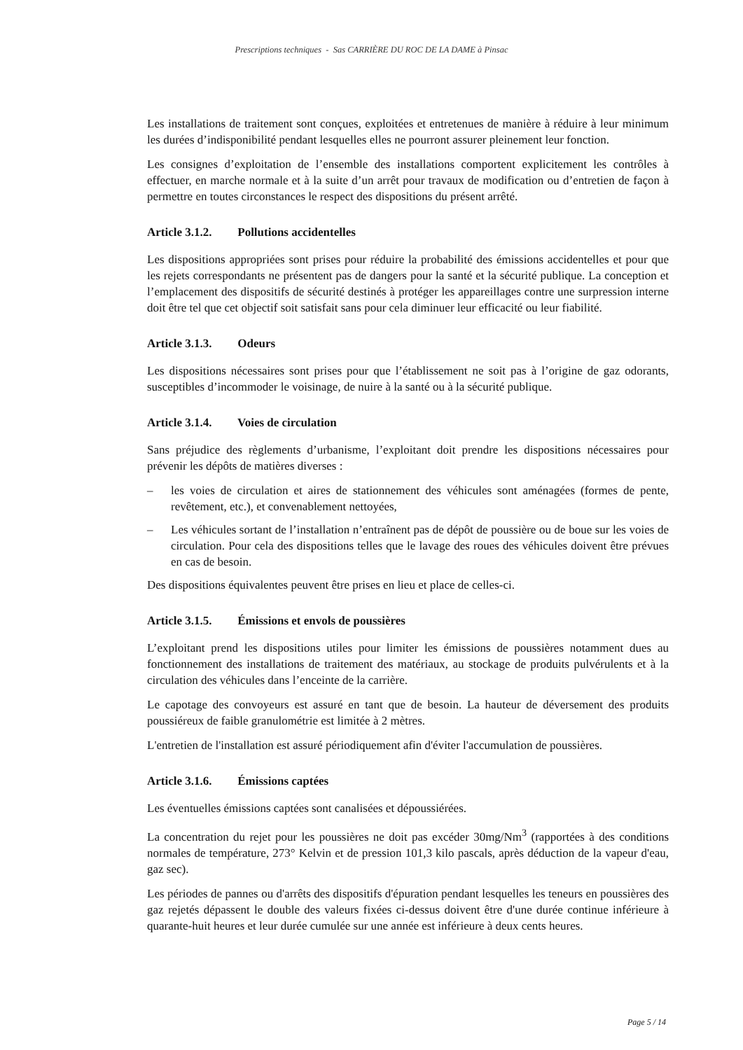Prescriptions techniques - Sas CARRIÈRE DU ROC DE LA DAME à Pinsac
Les installations de traitement sont conçues, exploitées et entretenues de manière à réduire à leur minimum les durées d’indisponibilité pendant lesquelles elles ne pourront assurer pleinement leur fonction.
Les consignes d’exploitation de l’ensemble des installations comportent explicitement les contrôles à effectuer, en marche normale et à la suite d’un arrêt pour travaux de modification ou d’entretien de façon à permettre en toutes circonstances le respect des dispositions du présent arrêté.
Article 3.1.2. Pollutions accidentelles
Les dispositions appropriées sont prises pour réduire la probabilité des émissions accidentelles et pour que les rejets correspondants ne présentent pas de dangers pour la santé et la sécurité publique. La conception et l’emplacement des dispositifs de sécurité destinés à protéger les appareillages contre une surpression interne doit être tel que cet objectif soit satisfait sans pour cela diminuer leur efficacité ou leur fiabilité.
Article 3.1.3. Odeurs
Les dispositions nécessaires sont prises pour que l’établissement ne soit pas à l’origine de gaz odorants, susceptibles d’incommoder le voisinage, de nuire à la santé ou à la sécurité publique.
Article 3.1.4. Voies de circulation
Sans préjudice des règlements d’urbanisme, l’exploitant doit prendre les dispositions nécessaires pour prévenir les dépôts de matières diverses :
– les voies de circulation et aires de stationnement des véhicules sont aménagées (formes de pente, revêtement, etc.), et convenablement nettoyées,
– Les véhicules sortant de l’installation n’entraînent pas de dépôt de poussière ou de boue sur les voies de circulation. Pour cela des dispositions telles que le lavage des roues des véhicules doivent être prévues en cas de besoin.
Des dispositions équivalentes peuvent être prises en lieu et place de celles-ci.
Article 3.1.5. Émissions et envols de poussières
L’exploitant prend les dispositions utiles pour limiter les émissions de poussières notamment dues au fonctionnement des installations de traitement des matériaux, au stockage de produits pulvérulents et à la circulation des véhicules dans l’enceinte de la carrière.
Le capotage des convoyeurs est assuré en tant que de besoin. La hauteur de déversement des produits poussiéreux de faible granulométrie est limitée à 2 mètres.
L'entretien de l'installation est assuré périodiquement afin d'éviter l'accumulation de poussières.
Article 3.1.6. Émissions captées
Les éventuelles émissions captées sont canalisées et dépoussiérées.
La concentration du rejet pour les poussières ne doit pas excéder 30mg/Nm<sup>3</sup> (rapportées à des conditions normales de température, 273° Kelvin et de pression 101,3 kilo pascals, après déduction de la vapeur d'eau, gaz sec).
Les périodes de pannes ou d'arrêts des dispositifs d'épuration pendant lesquelles les teneurs en poussières des gaz rejetés dépassent le double des valeurs fixées ci-dessus doivent être d'une durée continue inférieure à quarante-huit heures et leur durée cumulée sur une année est inférieure à deux cents heures.
Page 5 / 14